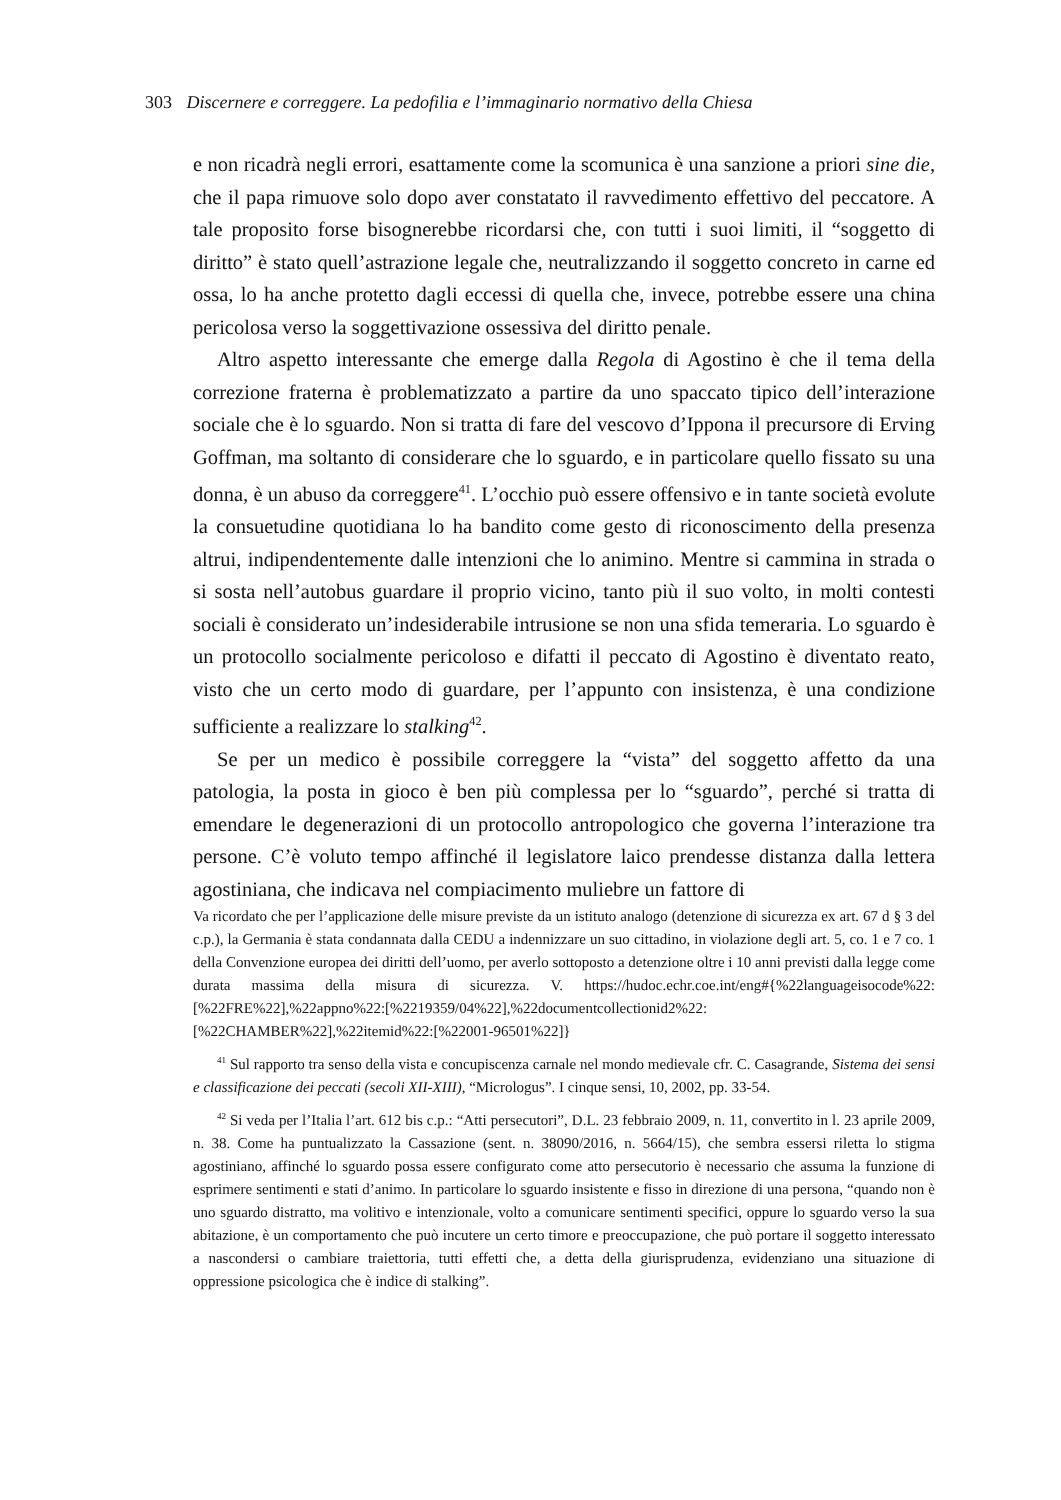303 Discernere e correggere. La pedofilia e l’immaginario normativo della Chiesa
e non ricadrà negli errori, esattamente come la scomunica è una sanzione a priori sine die, che il papa rimuove solo dopo aver constatato il ravvedimento effettivo del peccatore. A tale proposito forse bisognerebbe ricordarsi che, con tutti i suoi limiti, il “soggetto di diritto” è stato quell’astrazione legale che, neutralizzando il soggetto concreto in carne ed ossa, lo ha anche protetto dagli eccessi di quella che, invece, potrebbe essere una china pericolosa verso la soggettivazione ossessiva del diritto penale.
Altro aspetto interessante che emerge dalla Regola di Agostino è che il tema della correzione fraterna è problematizzato a partire da uno spaccato tipico dell’interazione sociale che è lo sguardo. Non si tratta di fare del vescovo d’Ippona il precursore di Erving Goffman, ma soltanto di considerare che lo sguardo, e in particolare quello fissato su una donna, è un abuso da correggere<sup>41</sup>. L’occhio può essere offensivo e in tante società evolute la consuetudine quotidiana lo ha bandito come gesto di riconoscimento della presenza altrui, indipendentemente dalle intenzioni che lo animino. Mentre si cammina in strada o si sosta nell’autobus guardare il proprio vicino, tanto più il suo volto, in molti contesti sociali è considerato un’indesiderabile intrusione se non una sfida temeraria. Lo sguardo è un protocollo socialmente pericoloso e difatti il peccato di Agostino è diventato reato, visto che un certo modo di guardare, per l’appunto con insistenza, è una condizione sufficiente a realizzare lo stalking<sup>42</sup>.
Se per un medico è possibile correggere la “vista” del soggetto affetto da una patologia, la posta in gioco è ben più complessa per lo “sguardo”, perché si tratta di emendare le degenerazioni di un protocollo antropologico che governa l’interazione tra persone. C’è voluto tempo affinché il legislatore laico prendesse distanza dalla lettera agostiniana, che indicava nel compiacimento muliebre un fattore di
Va ricordato che per l’applicazione delle misure previste da un istituto analogo (detenzione di sicurezza ex art. 67 d § 3 del c.p.), la Germania è stata condannata dalla CEDU a indennizzare un suo cittadino, in violazione degli art. 5, co. 1 e 7 co. 1 della Convenzione europea dei diritti dell’uomo, per averlo sottoposto a detenzione oltre i 10 anni previsti dalla legge come durata massima della misura di sicurezza. V. https://hudoc.echr.coe.int/eng#{%22languageisocode%22:[%22FRE%22],%22appno%22:[%2219359/04%22],%22documentcollectionid2%22:[%22CHAMBER%22],%22itemid%22:[%22001-96501%22]}
<sup>41</sup> Sul rapporto tra senso della vista e concupiscenza carnale nel mondo medievale cfr. C. Casagrande, Sistema dei sensi e classificazione dei peccati (secoli XII-XIII), “Micrologus”. I cinque sensi, 10, 2002, pp. 33-54.
<sup>42</sup> Si veda per l’Italia l’art. 612 bis c.p.: “Atti persecutori”, D.L. 23 febbraio 2009, n. 11, convertito in l. 23 aprile 2009, n. 38. Come ha puntualizzato la Cassazione (sent. n. 38090/2016, n. 5664/15), che sembra essersi riletta lo stigma agostiniano, affinché lo sguardo possa essere configurato come atto persecutorio è necessario che assuma la funzione di esprimere sentimenti e stati d’animo. In particolare lo sguardo insistente e fisso in direzione di una persona, “quando non è uno sguardo distratto, ma volitivo e intenzionale, volto a comunicare sentimenti specifici, oppure lo sguardo verso la sua abitazione, è un comportamento che può incutere un certo timore e preoccupazione, che può portare il soggetto interessato a nascondersi o cambiare traiettoria, tutti effetti che, a detta della giurisprudenza, evidenziano una situazione di oppressione psicologica che è indice di stalking”.